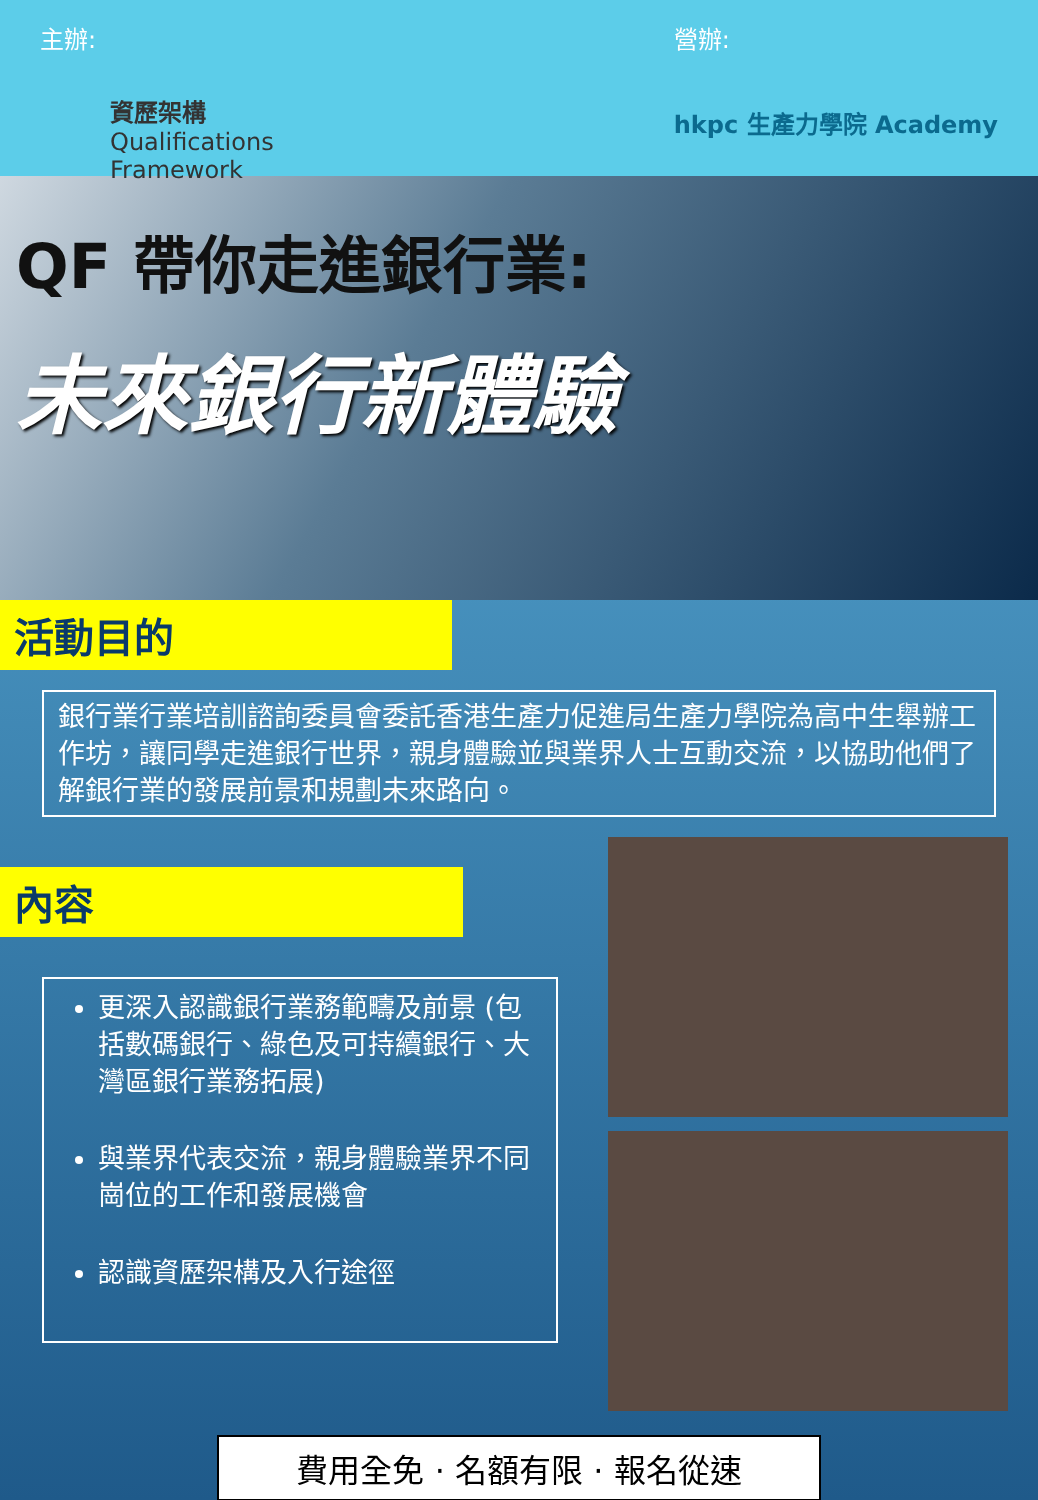主辦:
資歷架構
Qualifications
Framework
營辦:
hkpc 生產力學院 Academy
QF 帶你走進銀行業:
未來銀行新體驗
活動目的
銀行業行業培訓諮詢委員會委託香港生產力促進局生產力學院為高中生舉辦工作坊，讓同學走進銀行世界，親身體驗並與業界人士互動交流，以協助他們了解銀行業的發展前景和規劃未來路向。
內容
更深入認識銀行業務範疇及前景 (包括數碼銀行、綠色及可持續銀行、大灣區銀行業務拓展)
與業界代表交流，親身體驗業界不同崗位的工作和發展機會
認識資歷架構及入行途徑
費用全免 · 名額有限 · 報名從速